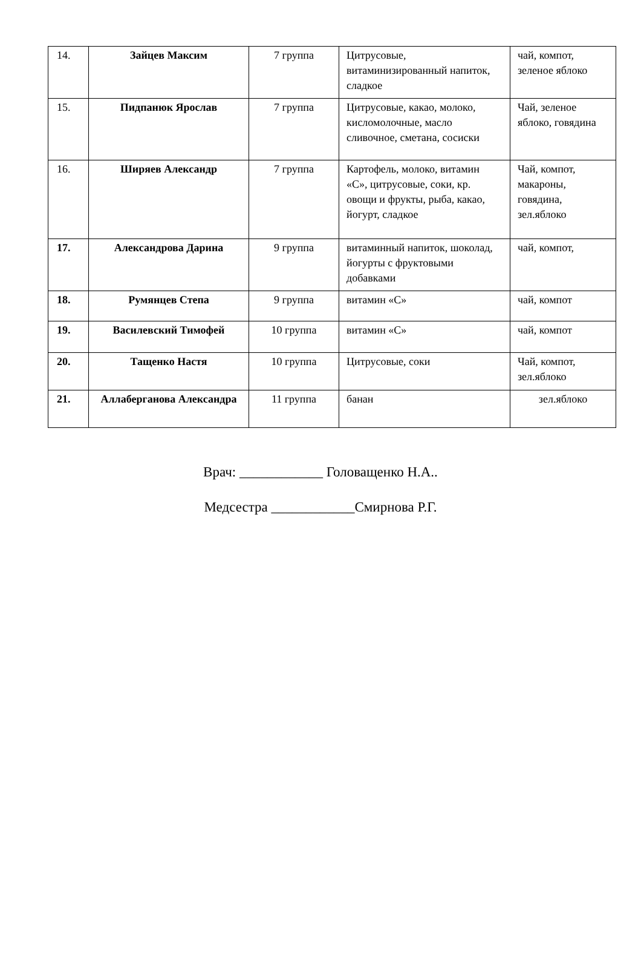| 14. | Зайцев Максим | 7 группа | Цитрусовые, витаминизированный напиток, сладкое | чай, компот, зеленое яблоко |
| 15. | Пидпанюк Ярослав | 7 группа | Цитрусовые, какао, молоко, кисломолочные, масло сливочное, сметана, сосиски | Чай, зеленое яблоко, говядина |
| 16. | Ширяев Александр | 7 группа | Картофель, молоко, витамин «С», цитрусовые, соки, кр. овощи и фрукты, рыба, какао, йогурт, сладкое | Чай, компот, макароны, говядина, зел.яблоко |
| 17. | Александрова Дарина | 9 группа | витаминный напиток, шоколад, йогурты с фруктовыми добавками | чай, компот, |
| 18. | Румянцев Степа | 9 группа | витамин «С» | чай, компот |
| 19. | Василевский Тимофей | 10 группа | витамин «С» | чай, компот |
| 20. | Тащенко Настя | 10 группа | Цитрусовые, соки | Чай, компот, зел.яблоко |
| 21. | Аллаберганова Александра | 11 группа | банан | зел.яблоко |
Врач: ____________ Головащенко Н.А..
Медсестра ____________Смирнова Р.Г.